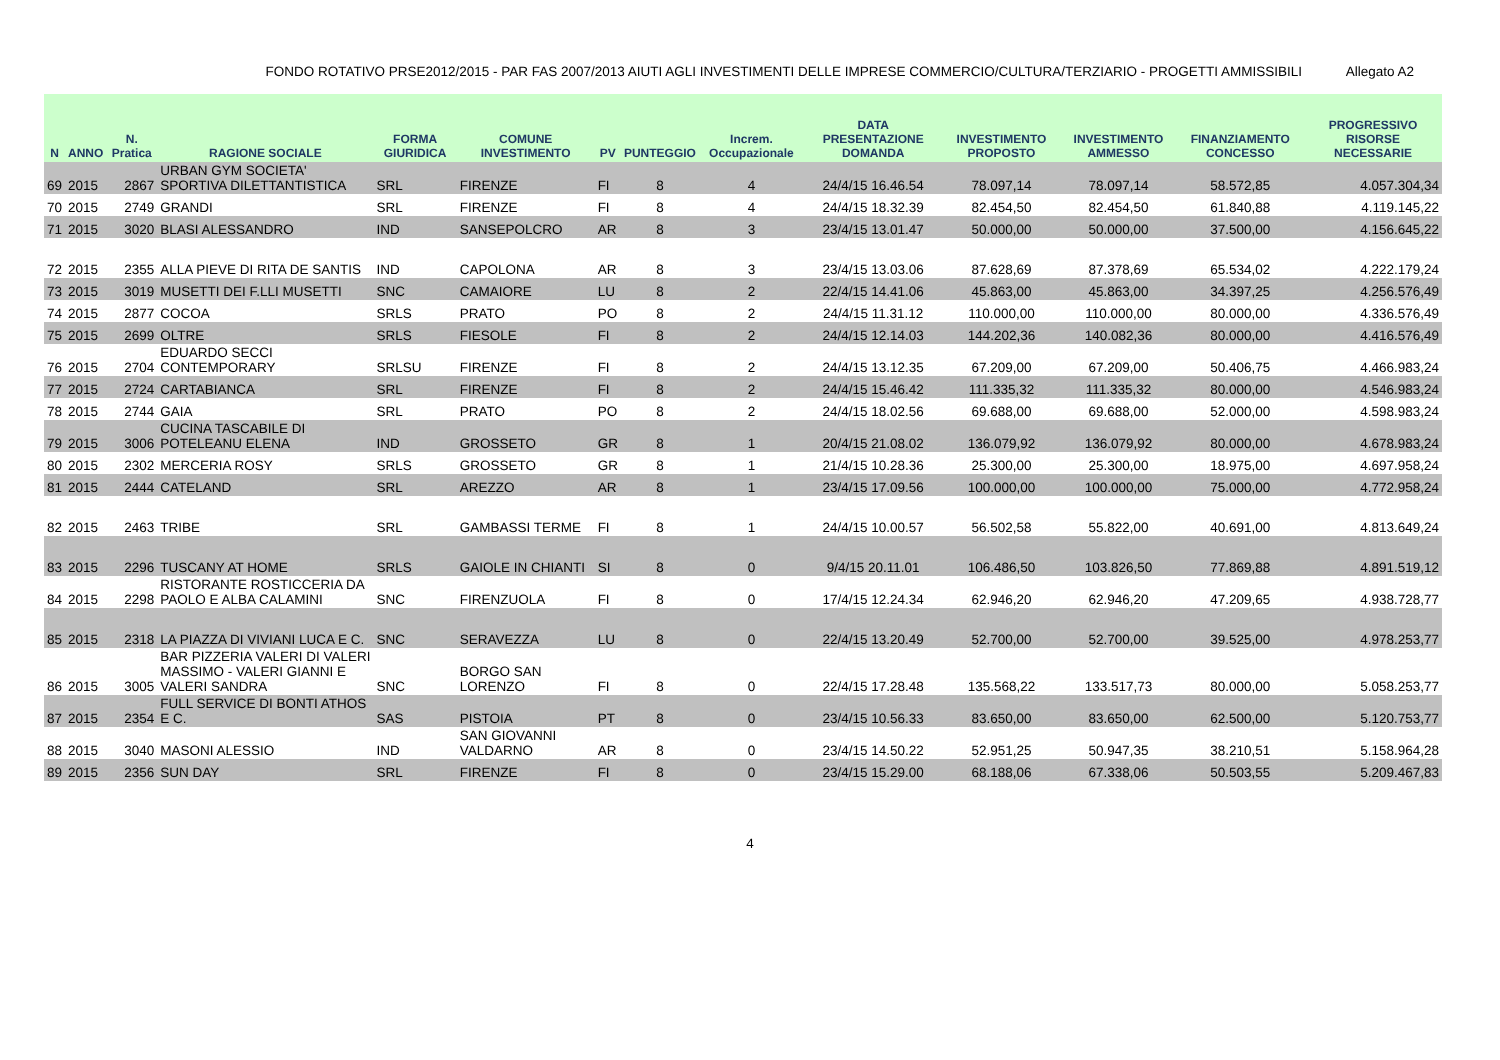FONDO ROTATIVO PRSE2012/2015 - PAR FAS 2007/2013 AIUTI AGLI INVESTIMENTI DELLE IMPRESE COMMERCIO/CULTURA/TERZIARIO - PROGETTI AMMISSIBILI Allegato A2
| N | ANNO | N. Pratica | RAGIONE SOCIALE | FORMA GIURIDICA | COMUNE INVESTIMENTO | PV | PUNTEGGIO | Increm. Occupazionale | DATA PRESENTAZIONE DOMANDA | INVESTIMENTO PROPOSTO | INVESTIMENTO AMMESSO | FINANZIAMENTO CONCESSO | PROGRESSIVO RISORSE NECESSARIE |
| --- | --- | --- | --- | --- | --- | --- | --- | --- | --- | --- | --- | --- | --- |
| 69 | 2015 | 2867 | URBAN GYM SOCIETA' SPORTIVA DILETTANTISTICA | SRL | FIRENZE | FI | 8 | 4 | 24/4/15 16.46.54 | 78.097,14 | 78.097,14 | 58.572,85 | 4.057.304,34 |
| 70 | 2015 | 2749 | GRANDI | SRL | FIRENZE | FI | 8 | 4 | 24/4/15 18.32.39 | 82.454,50 | 82.454,50 | 61.840,88 | 4.119.145,22 |
| 71 | 2015 | 3020 | BLASI ALESSANDRO | IND | SANSEPOLCRO | AR | 8 | 3 | 23/4/15 13.01.47 | 50.000,00 | 50.000,00 | 37.500,00 | 4.156.645,22 |
| 72 | 2015 | 2355 | ALLA PIEVE DI RITA DE SANTIS | IND | CAPOLONA | AR | 8 | 3 | 23/4/15 13.03.06 | 87.628,69 | 87.378,69 | 65.534,02 | 4.222.179,24 |
| 73 | 2015 | 3019 | MUSETTI DEI F.LLI MUSETTI | SNC | CAMAIORE | LU | 8 | 2 | 22/4/15 14.41.06 | 45.863,00 | 45.863,00 | 34.397,25 | 4.256.576,49 |
| 74 | 2015 | 2877 | COCOA | SRLS | PRATO | PO | 8 | 2 | 24/4/15 11.31.12 | 110.000,00 | 110.000,00 | 80.000,00 | 4.336.576,49 |
| 75 | 2015 | 2699 | OLTRE | SRLS | FIESOLE | FI | 8 | 2 | 24/4/15 12.14.03 | 144.202,36 | 140.082,36 | 80.000,00 | 4.416.576,49 |
| 76 | 2015 | 2704 | EDUARDO SECCI CONTEMPORARY | SRLSU | FIRENZE | FI | 8 | 2 | 24/4/15 13.12.35 | 67.209,00 | 67.209,00 | 50.406,75 | 4.466.983,24 |
| 77 | 2015 | 2724 | CARTABIANCA | SRL | FIRENZE | FI | 8 | 2 | 24/4/15 15.46.42 | 111.335,32 | 111.335,32 | 80.000,00 | 4.546.983,24 |
| 78 | 2015 | 2744 | GAIA | SRL | PRATO | PO | 8 | 2 | 24/4/15 18.02.56 | 69.688,00 | 69.688,00 | 52.000,00 | 4.598.983,24 |
| 79 | 2015 | 3006 | CUCINA TASCABILE DI POTELEANU ELENA | IND | GROSSETO | GR | 8 | 1 | 20/4/15 21.08.02 | 136.079,92 | 136.079,92 | 80.000,00 | 4.678.983,24 |
| 80 | 2015 | 2302 | MERCERIA ROSY | SRLS | GROSSETO | GR | 8 | 1 | 21/4/15 10.28.36 | 25.300,00 | 25.300,00 | 18.975,00 | 4.697.958,24 |
| 81 | 2015 | 2444 | CATELAND | SRL | AREZZO | AR | 8 | 1 | 23/4/15 17.09.56 | 100.000,00 | 100.000,00 | 75.000,00 | 4.772.958,24 |
| 82 | 2015 | 2463 | TRIBE | SRL | GAMBASSI TERME | FI | 8 | 1 | 24/4/15 10.00.57 | 56.502,58 | 55.822,00 | 40.691,00 | 4.813.649,24 |
| 83 | 2015 | 2296 | TUSCANY AT HOME | SRLS | GAIOLE IN CHIANTI | SI | 8 | 0 | 9/4/15 20.11.01 | 106.486,50 | 103.826,50 | 77.869,88 | 4.891.519,12 |
| 84 | 2015 | 2298 | RISTORANTE ROSTICCERIA DA PAOLO E ALBA CALAMINI | SNC | FIRENZUOLA | FI | 8 | 0 | 17/4/15 12.24.34 | 62.946,20 | 62.946,20 | 47.209,65 | 4.938.728,77 |
| 85 | 2015 | 2318 | LA PIAZZA DI VIVIANI LUCA E C. | SNC | SERAVEZZA | LU | 8 | 0 | 22/4/15 13.20.49 | 52.700,00 | 52.700,00 | 39.525,00 | 4.978.253,77 |
| 86 | 2015 | 3005 | BAR PIZZERIA VALERI DI VALERI MASSIMO - VALERI GIANNI E VALERI SANDRA | SNC | BORGO SAN LORENZO | FI | 8 | 0 | 22/4/15 17.28.48 | 135.568,22 | 133.517,73 | 80.000,00 | 5.058.253,77 |
| 87 | 2015 | 2354 | FULL SERVICE DI BONTI ATHOS E C. | SAS | PISTOIA | PT | 8 | 0 | 23/4/15 10.56.33 | 83.650,00 | 83.650,00 | 62.500,00 | 5.120.753,77 |
| 88 | 2015 | 3040 | MASONI ALESSIO | IND | SAN GIOVANNI VALDARNO | AR | 8 | 0 | 23/4/15 14.50.22 | 52.951,25 | 50.947,35 | 38.210,51 | 5.158.964,28 |
| 89 | 2015 | 2356 | SUN DAY | SRL | FIRENZE | FI | 8 | 0 | 23/4/15 15.29.00 | 68.188,06 | 67.338,06 | 50.503,55 | 5.209.467,83 |
4